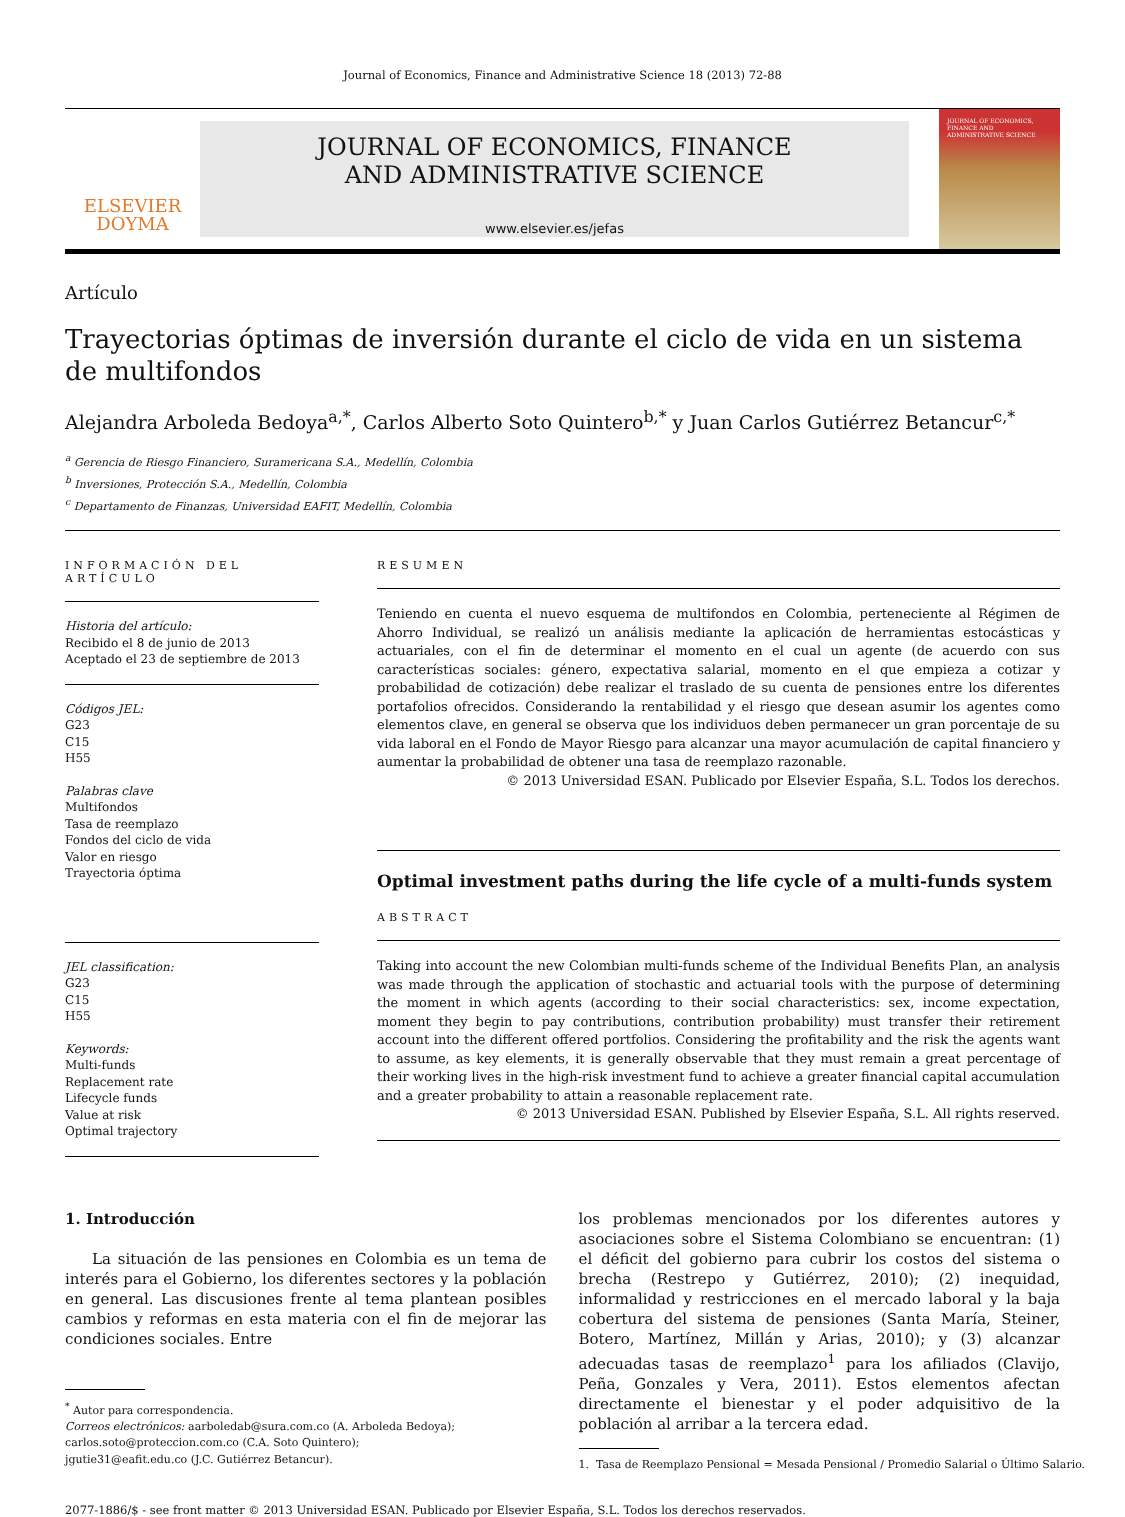Journal of Economics, Finance and Administrative Science 18 (2013) 72-88
ELSEVIER
DOYMA
JOURNAL OF ECONOMICS, FINANCE
AND ADMINISTRATIVE SCIENCE
www.elsevier.es/jefas
JOURNAL OF ECONOMICS, FINANCE AND ADMINISTRATIVE SCIENCE
Artículo
Trayectorias óptimas de inversión durante el ciclo de vida en un sistema
de multifondos
Alejandra Arboleda Bedoya<sup>a,*</sup>, Carlos Alberto Soto Quintero<sup>b,*</sup> y Juan Carlos Gutiérrez Betancur<sup>c,*</sup>
<sup>a</sup> Gerencia de Riesgo Financiero, Suramericana S.A., Medellín, Colombia
<sup>b</sup> Inversiones, Protección S.A., Medellín, Colombia
<sup>c</sup> Departamento de Finanzas, Universidad EAFIT, Medellín, Colombia
INFORMACIÓN DEL ARTÍCULO
Historia del artículo:
Recibido el 8 de junio de 2013
Aceptado el 23 de septiembre de 2013
Códigos JEL:
G23
C15
H55
Palabras clave
Multifondos
Tasa de reemplazo
Fondos del ciclo de vida
Valor en riesgo
Trayectoria óptima
JEL classification:
G23
C15
H55
Keywords:
Multi-funds
Replacement rate
Lifecycle funds
Value at risk
Optimal trajectory
RESUMEN
Teniendo en cuenta el nuevo esquema de multifondos en Colombia, perteneciente al Régimen de Ahorro Individual, se realizó un análisis mediante la aplicación de herramientas estocásticas y actuariales, con el fin de determinar el momento en el cual un agente (de acuerdo con sus características sociales: género, expectativa salarial, momento en el que empieza a cotizar y probabilidad de cotización) debe realizar el traslado de su cuenta de pensiones entre los diferentes portafolios ofrecidos. Considerando la rentabilidad y el riesgo que desean asumir los agentes como elementos clave, en general se observa que los individuos deben permanecer un gran porcentaje de su vida laboral en el Fondo de Mayor Riesgo para alcanzar una mayor acumulación de capital financiero y aumentar la probabilidad de obtener una tasa de reemplazo razonable.
© 2013 Universidad ESAN. Publicado por Elsevier España, S.L. Todos los derechos.
Optimal investment paths during the life cycle of a multi-funds system
ABSTRACT
Taking into account the new Colombian multi-funds scheme of the Individual Benefits Plan, an analysis was made through the application of stochastic and actuarial tools with the purpose of determining the moment in which agents (according to their social characteristics: sex, income expectation, moment they begin to pay contributions, contribution probability) must transfer their retirement account into the different offered portfolios. Considering the profitability and the risk the agents want to assume, as key elements, it is generally observable that they must remain a great percentage of their working lives in the high-risk investment fund to achieve a greater financial capital accumulation and a greater probability to attain a reasonable replacement rate.
© 2013 Universidad ESAN. Published by Elsevier España, S.L. All rights reserved.
1. Introducción
La situación de las pensiones en Colombia es un tema de interés para el Gobierno, los diferentes sectores y la población en general. Las discusiones frente al tema plantean posibles cambios y reformas en esta materia con el fin de mejorar las condiciones sociales. Entre
<sup>*</sup> Autor para correspondencia.
Correos electrónicos: aarboledab@sura.com.co (A. Arboleda Bedoya);
carlos.soto@proteccion.com.co (C.A. Soto Quintero);
jgutie31@eafit.edu.co (J.C. Gutiérrez Betancur).
los problemas mencionados por los diferentes autores y asociaciones sobre el Sistema Colombiano se encuentran: (1) el déficit del gobierno para cubrir los costos del sistema o brecha (Restrepo y Gutiérrez, 2010); (2) inequidad, informalidad y restricciones en el mercado laboral y la baja cobertura del sistema de pensiones (Santa María, Steiner, Botero, Martínez, Millán y Arias, 2010); y (3) alcanzar adecuadas tasas de reemplazo<sup>1</sup> para los afiliados (Clavijo, Peña, Gonzales y Vera, 2011). Estos elementos afectan directamente el bienestar y el poder adquisitivo de la población al arribar a la tercera edad.
1. Tasa de Reemplazo Pensional = Mesada Pensional / Promedio Salarial o Último Salario.
2077-1886/$ - see front matter © 2013 Universidad ESAN. Publicado por Elsevier España, S.L. Todos los derechos reservados.